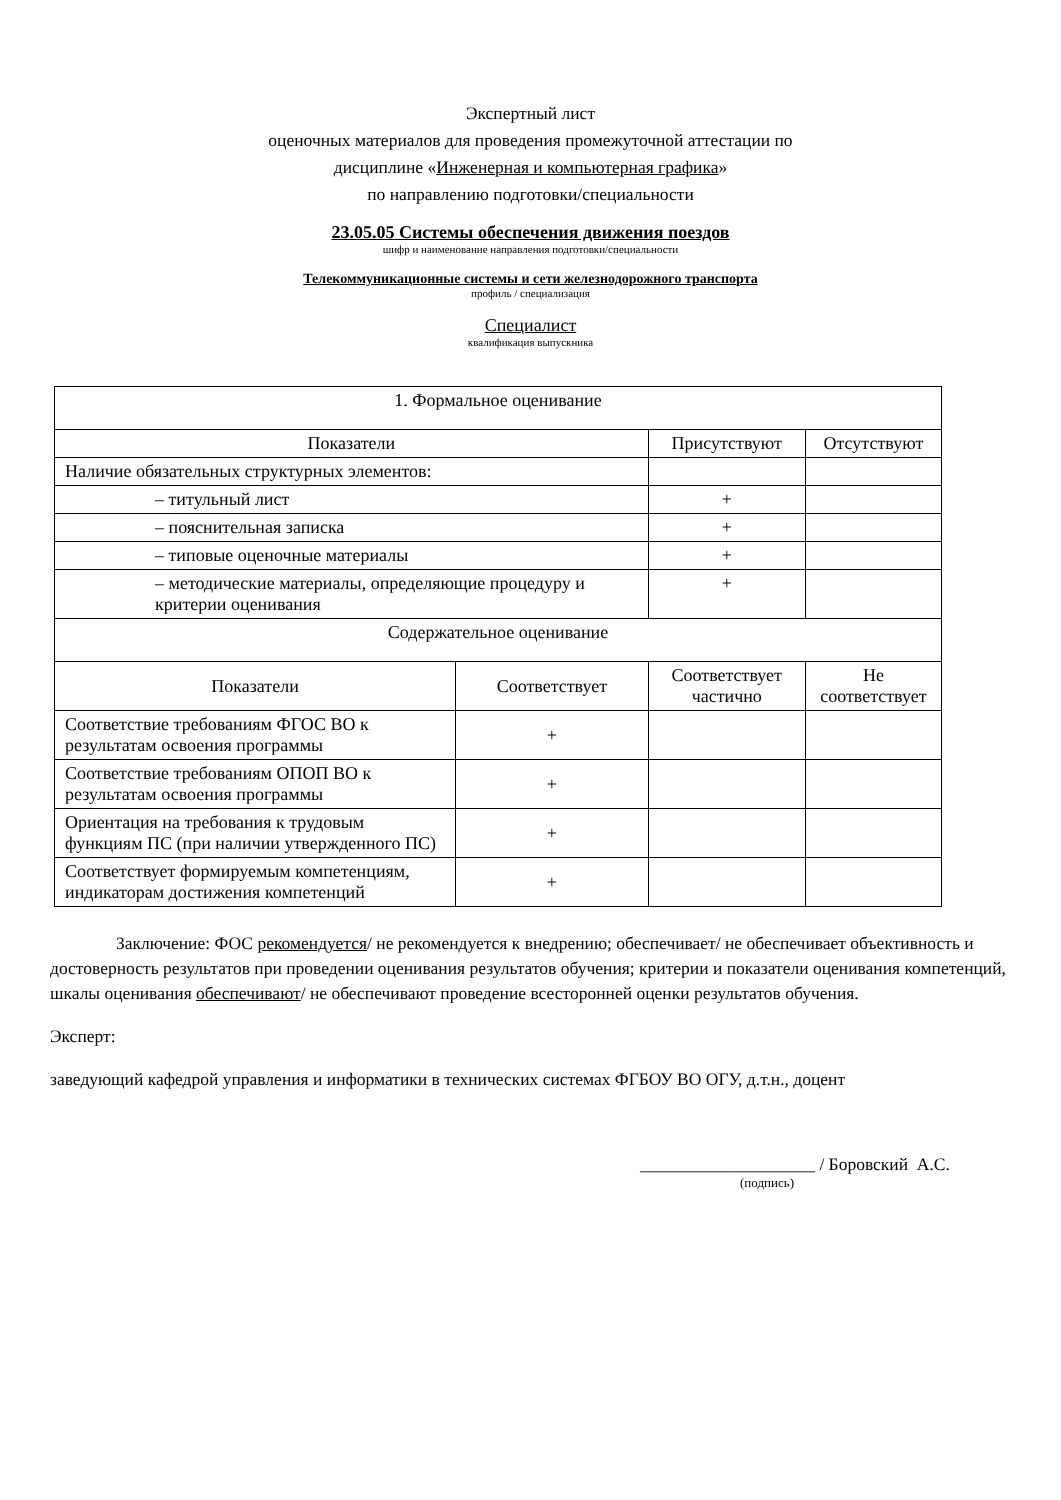Экспертный лист
оценочных материалов для проведения промежуточной аттестации по
дисциплине «Инженерная и компьютерная графика»
по направлению подготовки/специальности
23.05.05 Системы обеспечения движения поездов
шифр и наименование направления подготовки/специальности
Телекоммуникационные системы и сети железнодорожного транспорта
профиль / специализация
Специалист
квалификация выпускника
| 1. Формальное оценивание | | | |
| Показатели | | Присутствуют | Отсутствуют |
| Наличие обязательных структурных элементов: | | | |
| – титульный лист | | + | |
| – пояснительная записка | | + | |
| – типовые оценочные материалы | | + | |
| – методические материалы, определяющие процедуру и критерии оценивания | | + | |
| Содержательное оценивание | | | |
| Показатели | Соответствует | Соответствует частично | Не соответствует |
| Соответствие требованиям ФГОС ВО к результатам освоения программы | + | | |
| Соответствие требованиям ОПОП ВО к результатам освоения программы | + | | |
| Ориентация на требования к трудовым функциям ПС (при наличии утвержденного ПС) | + | | |
| Соответствует формируемым компетенциям, индикаторам достижения компетенций | + | | |
Заключение: ФОС рекомендуется/ не рекомендуется к внедрению; обеспечивает/ не обеспечивает объективность и достоверность результатов при проведении оценивания результатов обучения; критерии и показатели оценивания компетенций, шкалы оценивания обеспечивают/ не обеспечивают проведение всесторонней оценки результатов обучения.
Эксперт:
заведующий кафедрой управления и информатики в технических системах ФГБОУ ВО ОГУ, д.т.н., доцент
____________________ / Боровский А.С.
(подпись)